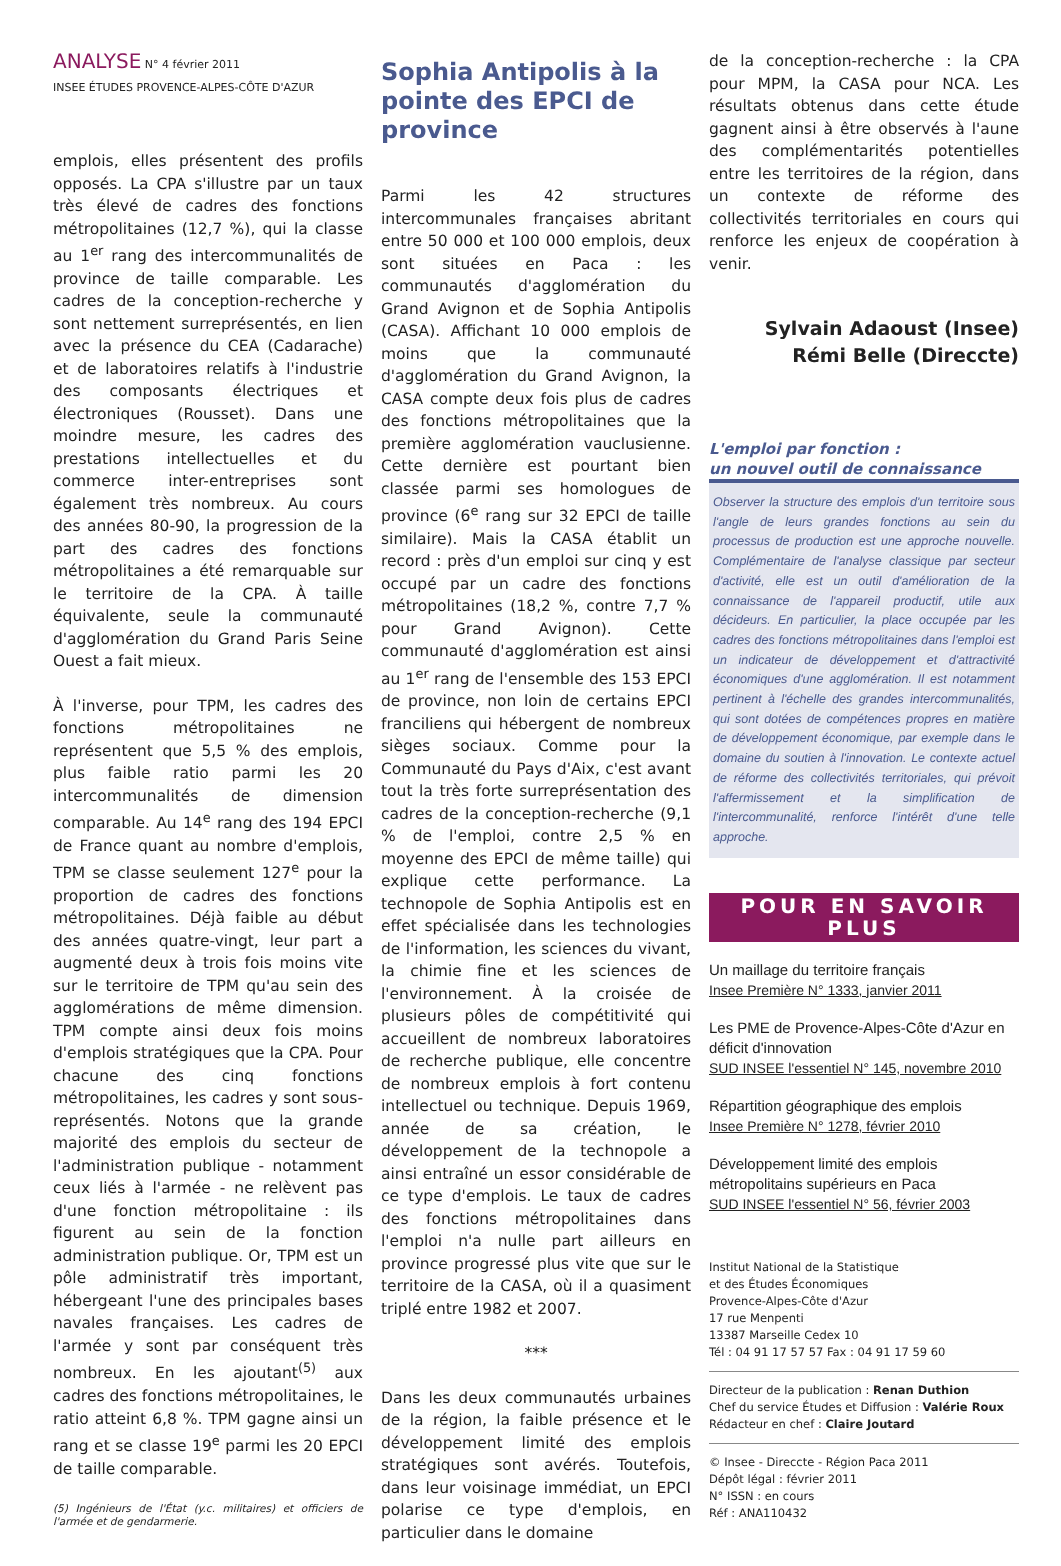ANALYSE N° 4 février 2011
INSEE ÉTUDES PROVENCE-ALPES-CÔTE D'AZUR
emplois, elles présentent des profils opposés. La CPA s'illustre par un taux très élevé de cadres des fonctions métropolitaines (12,7 %), qui la classe au 1<sup>er</sup> rang des intercommunalités de province de taille comparable. Les cadres de la conception-recherche y sont nettement surreprésentés, en lien avec la présence du CEA (Cadarache) et de laboratoires relatifs à l'industrie des composants électriques et électroniques (Rousset). Dans une moindre mesure, les cadres des prestations intellectuelles et du commerce inter-entreprises sont également très nombreux. Au cours des années 80-90, la progression de la part des cadres des fonctions métropolitaines a été remarquable sur le territoire de la CPA. À taille équivalente, seule la communauté d'agglomération du Grand Paris Seine Ouest a fait mieux.
À l'inverse, pour TPM, les cadres des fonctions métropolitaines ne représentent que 5,5 % des emplois, plus faible ratio parmi les 20 intercommunalités de dimension comparable. Au 14<sup>e</sup> rang des 194 EPCI de France quant au nombre d'emplois, TPM se classe seulement 127<sup>e</sup> pour la proportion de cadres des fonctions métropolitaines. Déjà faible au début des années quatre-vingt, leur part a augmenté deux à trois fois moins vite sur le territoire de TPM qu'au sein des agglomérations de même dimension. TPM compte ainsi deux fois moins d'emplois stratégiques que la CPA. Pour chacune des cinq fonctions métropolitaines, les cadres y sont sous-représentés. Notons que la grande majorité des emplois du secteur de l'administration publique - notamment ceux liés à l'armée - ne relèvent pas d'une fonction métropolitaine : ils figurent au sein de la fonction administration publique. Or, TPM est un pôle administratif très important, hébergeant l'une des principales bases navales françaises. Les cadres de l'armée y sont par conséquent très nombreux. En les ajoutant<sup>(5)</sup> aux cadres des fonctions métropolitaines, le ratio atteint 6,8 %. TPM gagne ainsi un rang et se classe 19<sup>e</sup> parmi les 20 EPCI de taille comparable.
(5) Ingénieurs de l'État (y.c. militaires) et officiers de l'armée et de gendarmerie.
Sophia Antipolis à la pointe des EPCI de province
Parmi les 42 structures intercommunales françaises abritant entre 50 000 et 100 000 emplois, deux sont situées en Paca : les communautés d'agglomération du Grand Avignon et de Sophia Antipolis (CASA). Affichant 10 000 emplois de moins que la communauté d'agglomération du Grand Avignon, la CASA compte deux fois plus de cadres des fonctions métropolitaines que la première agglomération vauclusienne. Cette dernière est pourtant bien classée parmi ses homologues de province (6<sup>e</sup> rang sur 32 EPCI de taille similaire). Mais la CASA établit un record : près d'un emploi sur cinq y est occupé par un cadre des fonctions métropolitaines (18,2 %, contre 7,7 % pour Grand Avignon). Cette communauté d'agglomération est ainsi au 1<sup>er</sup> rang de l'ensemble des 153 EPCI de province, non loin de certains EPCI franciliens qui hébergent de nombreux sièges sociaux. Comme pour la Communauté du Pays d'Aix, c'est avant tout la très forte surreprésentation des cadres de la conception-recherche (9,1 % de l'emploi, contre 2,5 % en moyenne des EPCI de même taille) qui explique cette performance. La technopole de Sophia Antipolis est en effet spécialisée dans les technologies de l'information, les sciences du vivant, la chimie fine et les sciences de l'environnement. À la croisée de plusieurs pôles de compétitivité qui accueillent de nombreux laboratoires de recherche publique, elle concentre de nombreux emplois à fort contenu intellectuel ou technique. Depuis 1969, année de sa création, le développement de la technopole a ainsi entraîné un essor considérable de ce type d'emplois. Le taux de cadres des fonctions métropolitaines dans l'emploi n'a nulle part ailleurs en province progressé plus vite que sur le territoire de la CASA, où il a quasiment triplé entre 1982 et 2007.
***
Dans les deux communautés urbaines de la région, la faible présence et le développement limité des emplois stratégiques sont avérés. Toutefois, dans leur voisinage immédiat, un EPCI polarise ce type d'emplois, en particulier dans le domaine
de la conception-recherche : la CPA pour MPM, la CASA pour NCA. Les résultats obtenus dans cette étude gagnent ainsi à être observés à l'aune des complémentarités potentielles entre les territoires de la région, dans un contexte de réforme des collectivités territoriales en cours qui renforce les enjeux de coopération à venir.
Sylvain Adaoust (Insee)
Rémi Belle (Direccte)
L'emploi par fonction :
un nouvel outil de connaissance
Observer la structure des emplois d'un territoire sous l'angle de leurs grandes fonctions au sein du processus de production est une approche nouvelle. Complémentaire de l'analyse classique par secteur d'activité, elle est un outil d'amélioration de la connaissance de l'appareil productif, utile aux décideurs. En particulier, la place occupée par les cadres des fonctions métropolitaines dans l'emploi est un indicateur de développement et d'attractivité économiques d'une agglomération. Il est notamment pertinent à l'échelle des grandes intercommunalités, qui sont dotées de compétences propres en matière de développement économique, par exemple dans le domaine du soutien à l'innovation. Le contexte actuel de réforme des collectivités territoriales, qui prévoit l'affermissement et la simplification de l'intercommunalité, renforce l'intérêt d'une telle approche.
POUR EN SAVOIR PLUS
Un maillage du territoire français
Insee Première N° 1333, janvier 2011
Les PME de Provence-Alpes-Côte d'Azur en déficit d'innovation
SUD INSEE l'essentiel N° 145, novembre 2010
Répartition géographique des emplois
Insee Première N° 1278, février 2010
Développement limité des emplois métropolitains supérieurs en Paca
SUD INSEE l'essentiel N° 56, février 2003
Institut National de la Statistique
et des Études Économiques
Provence-Alpes-Côte d'Azur
17 rue Menpenti
13387 Marseille Cedex 10
Tél : 04 91 17 57 57 Fax : 04 91 17 59 60
Directeur de la publication : Renan Duthion
Chef du service Études et Diffusion : Valérie Roux
Rédacteur en chef : Claire Joutard
© Insee - Direccte - Région Paca 2011
Dépôt légal : février 2011
N° ISSN : en cours
Réf : ANA110432